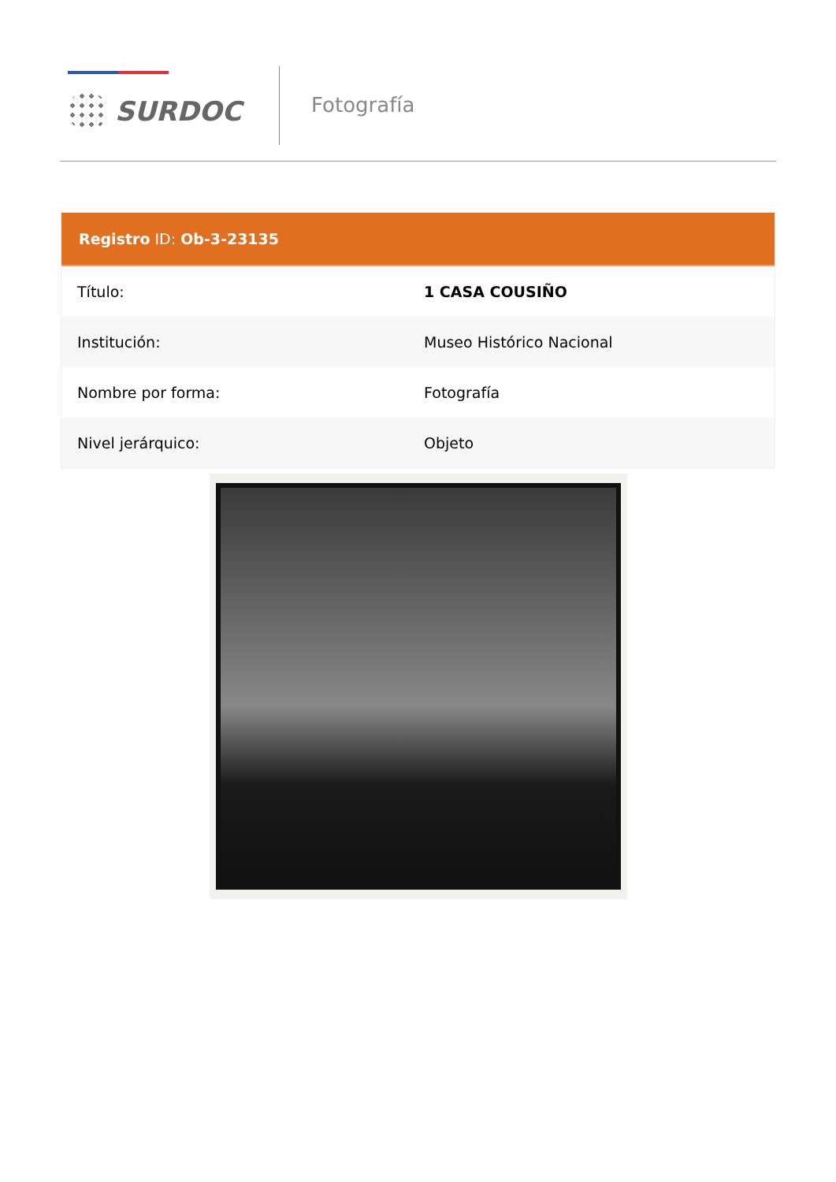SURDOC
Fotografía
Registro ID: Ob-3-23135
| Título: | 1 CASA COUSIÑO |
| Institución: | Museo Histórico Nacional |
| Nombre por forma: | Fotografía |
| Nivel jerárquico: | Objeto |